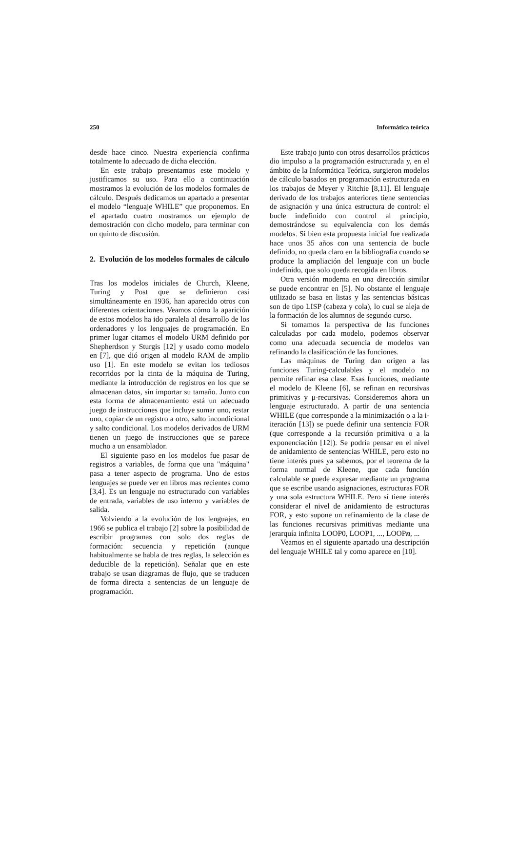250 Informática teórica
desde hace cinco. Nuestra experiencia confirma totalmente lo adecuado de dicha elección.
En este trabajo presentamos este modelo y justificamos su uso. Para ello a continuación mostramos la evolución de los modelos formales de cálculo. Después dedicamos un apartado a presentar el modelo “lenguaje WHILE” que proponemos. En el apartado cuatro mostramos un ejemplo de demostración con dicho modelo, para terminar con un quinto de discusión.
2. Evolución de los modelos formales de cálculo
Tras los modelos iniciales de Church, Kleene, Turing y Post que se definieron casi simultáneamente en 1936, han aparecido otros con diferentes orientaciones. Veamos cómo la aparición de estos modelos ha ido paralela al desarrollo de los ordenadores y los lenguajes de programación. En primer lugar citamos el modelo URM definido por Shepherdson y Sturgis [12] y usado como modelo en [7], que dió origen al modelo RAM de amplio uso [1]. En este modelo se evitan los tediosos recorridos por la cinta de la máquina de Turing, mediante la introducción de registros en los que se almacenan datos, sin importar su tamaño. Junto con esta forma de almacenamiento está un adecuado juego de instrucciones que incluye sumar uno, restar uno, copiar de un registro a otro, salto incondicional y salto condicional. Los modelos derivados de URM tienen un juego de instrucciones que se parece mucho a un ensamblador.
El siguiente paso en los modelos fue pasar de registros a variables, de forma que una "máquina" pasa a tener aspecto de programa. Uno de estos lenguajes se puede ver en libros mas recientes como [3,4]. Es un lenguaje no estructurado con variables de entrada, variables de uso interno y variables de salida.
Volviendo a la evolución de los lenguajes, en 1966 se publica el trabajo [2] sobre la posibilidad de escribir programas con solo dos reglas de formación: secuencia y repetición (aunque habitualmente se habla de tres reglas, la selección es deducible de la repetición). Señalar que en este trabajo se usan diagramas de flujo, que se traducen de forma directa a sentencias de un lenguaje de programación.
Este trabajo junto con otros desarrollos prácticos dio impulso a la programación estructurada y, en el ámbito de la Informática Teórica, surgieron modelos de cálculo basados en programación estructurada en los trabajos de Meyer y Ritchie [8,11]. El lenguaje derivado de los trabajos anteriores tiene sentencias de asignación y una única estructura de control: el bucle indefinido con control al principio, demostrándose su equivalencia con los demás modelos. Si bien esta propuesta inicial fue realizada hace unos 35 años con una sentencia de bucle definido, no queda claro en la bibliografía cuando se produce la ampliación del lenguaje con un bucle indefinido, que solo queda recogida en libros.
Otra versión moderna en una dirección similar se puede encontrar en [5]. No obstante el lenguaje utilizado se basa en listas y las sentencias básicas son de tipo LISP (cabeza y cola), lo cual se aleja de la formación de los alumnos de segundo curso.
Si tomamos la perspectiva de las funciones calculadas por cada modelo, podemos observar como una adecuada secuencia de modelos van refinando la clasificación de las funciones.
Las máquinas de Turing dan origen a las funciones Turing-calculables y el modelo no permite refinar esa clase. Esas funciones, mediante el modelo de Kleene [6], se refinan en recursivas primitivas y μ-recursivas. Consideremos ahora un lenguaje estructurado. A partir de una sentencia WHILE (que corresponde a la minimización o a la i-iteración [13]) se puede definir una sentencia FOR (que corresponde a la recursión primitiva o a la exponenciación [12]). Se podría pensar en el nivel de anidamiento de sentencias WHILE, pero esto no tiene interés pues ya sabemos, por el teorema de la forma normal de Kleene, que cada función calculable se puede expresar mediante un programa que se escribe usando asignaciones, estructuras FOR y una sola estructura WHILE. Pero sí tiene interés considerar el nivel de anidamiento de estructuras FOR, y esto supone un refinamiento de la clase de las funciones recursivas primitivas mediante una jerarquía infinita LOOP0, LOOP1, ..., LOOPn, ...
Veamos en el siguiente apartado una descripción del lenguaje WHILE tal y como aparece en [10].